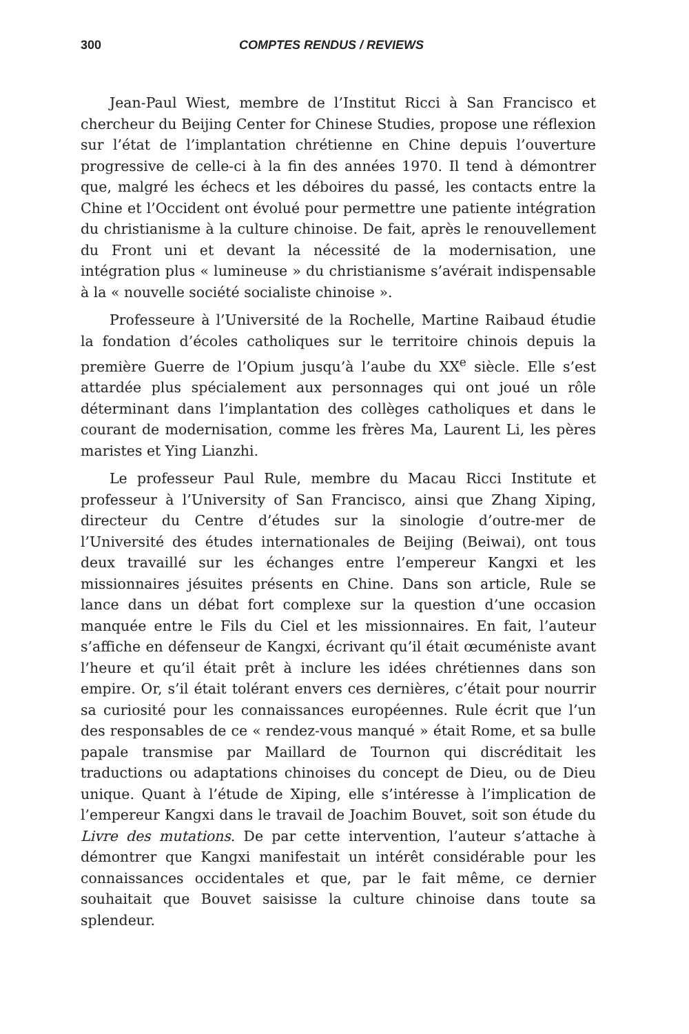300 COMPTES RENDUS / REVIEWS
Jean-Paul Wiest, membre de l’Institut Ricci à San Francisco et chercheur du Beijing Center for Chinese Studies, propose une réflexion sur l’état de l’implantation chrétienne en Chine depuis l’ouverture progressive de celle-ci à la fin des années 1970. Il tend à démontrer que, malgré les échecs et les déboires du passé, les contacts entre la Chine et l’Occident ont évolué pour permettre une patiente intégration du christianisme à la culture chinoise. De fait, après le renouvellement du Front uni et devant la nécessité de la modernisation, une intégration plus « lumineuse » du christianisme s’avérait indispensable à la « nouvelle société socialiste chinoise ».
Professeure à l’Université de la Rochelle, Martine Raibaud étudie la fondation d’écoles catholiques sur le territoire chinois depuis la première Guerre de l’Opium jusqu’à l’aube du XX<sup>e</sup> siècle. Elle s’est attardée plus spécialement aux personnages qui ont joué un rôle déterminant dans l’implantation des collèges catholiques et dans le courant de modernisation, comme les frères Ma, Laurent Li, les pères maristes et Ying Lianzhi.
Le professeur Paul Rule, membre du Macau Ricci Institute et professeur à l’University of San Francisco, ainsi que Zhang Xiping, directeur du Centre d’études sur la sinologie d’outre-mer de l’Université des études internationales de Beijing (Beiwai), ont tous deux travaillé sur les échanges entre l’empereur Kangxi et les missionnaires jésuites présents en Chine. Dans son article, Rule se lance dans un débat fort complexe sur la question d’une occasion manquée entre le Fils du Ciel et les missionnaires. En fait, l’auteur s’affiche en défenseur de Kangxi, écrivant qu’il était œcuméniste avant l’heure et qu’il était prêt à inclure les idées chrétiennes dans son empire. Or, s’il était tolérant envers ces dernières, c’était pour nourrir sa curiosité pour les connaissances européennes. Rule écrit que l’un des responsables de ce « rendez-vous manqué » était Rome, et sa bulle papale transmise par Maillard de Tournon qui discréditait les traductions ou adaptations chinoises du concept de Dieu, ou de Dieu unique. Quant à l’étude de Xiping, elle s’intéresse à l’implication de l’empereur Kangxi dans le travail de Joachim Bouvet, soit son étude du Livre des mutations. De par cette intervention, l’auteur s’attache à démontrer que Kangxi manifestait un intérêt considérable pour les connaissances occidentales et que, par le fait même, ce dernier souhaitait que Bouvet saisisse la culture chinoise dans toute sa splendeur.